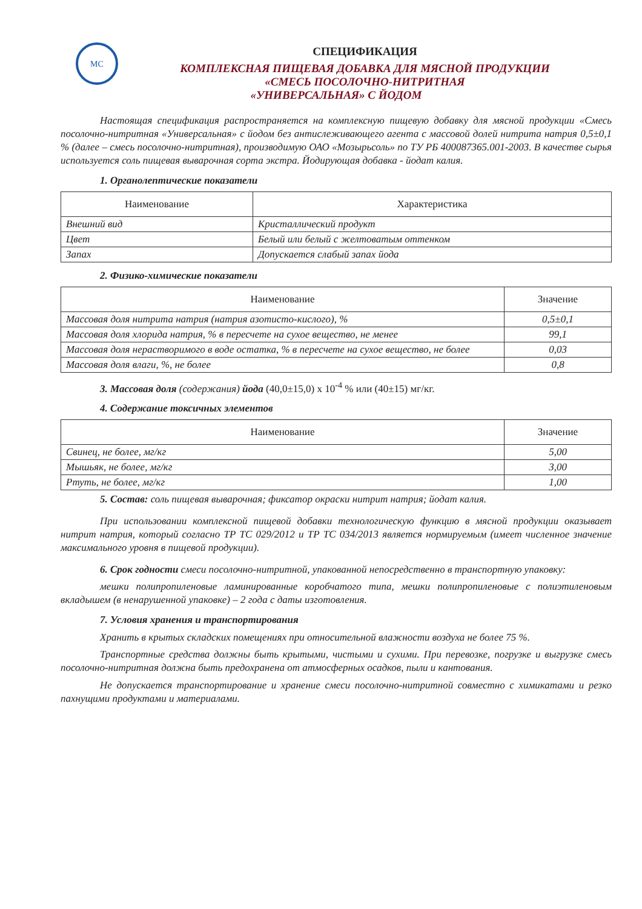МС
СПЕЦИФИКАЦИЯ
КОМПЛЕКСНАЯ ПИЩЕВАЯ ДОБАВКА ДЛЯ МЯСНОЙ ПРОДУКЦИИ
«СМЕСЬ ПОСОЛОЧНО-НИТРИТНАЯ
«УНИВЕРСАЛЬНАЯ» С ЙОДОМ
Настоящая спецификация распространяется на комплексную пищевую добавку для мясной продукции «Смесь посолочно-нитритная «Универсальная» с йодом без антислеживающего агента с массовой долей нитрита натрия 0,5±0,1 % (далее – смесь посолочно-нитритная), производимую ОАО «Мозырьсоль» по ТУ РБ 400087365.001-2003. В качестве сырья используется соль пищевая выварочная сорта экстра. Йодирующая добавка - йодат калия.
1. Органолептические показатели
| Наименование | Характеристика |
| --- | --- |
| Внешний вид | Кристаллический продукт |
| Цвет | Белый или белый с желтоватым оттенком |
| Запах | Допускается слабый запах йода |
2. Физико-химические показатели
| Наименование | Значение |
| --- | --- |
| Массовая доля нитрита натрия (натрия азотисто-кислого), % | 0,5±0,1 |
| Массовая доля хлорида натрия, % в пересчете на сухое вещество, не менее | 99,1 |
| Массовая доля нерастворимого в воде остатка, % в пересчете на сухое вещество, не более | 0,03 |
| Массовая доля влаги, %, не более | 0,8 |
3. Массовая доля (содержания) йода (40,0±15,0) х 10<sup>-4</sup> % или (40±15) мг/кг.
4. Содержание токсичных элементов
| Наименование | Значение |
| --- | --- |
| Свинец, не более, мг/кг | 5,00 |
| Мышьяк, не более, мг/кг | 3,00 |
| Ртуть, не более, мг/кг | 1,00 |
5. Состав: соль пищевая выварочная; фиксатор окраски нитрит натрия; йодат калия.
При использовании комплексной пищевой добавки технологическую функцию в мясной продукции оказывает нитрит натрия, который согласно ТР ТС 029/2012 и ТР ТС 034/2013 является нормируемым (имеет численное значение максимального уровня в пищевой продукции).
6. Срок годности смеси посолочно-нитритной, упакованной непосредственно в транспортную упаковку:
мешки полипропиленовые ламинированные коробчатого типа, мешки полипропиленовые с полиэтиленовым вкладышем (в ненарушенной упаковке) – 2 года с даты изготовления.
7. Условия хранения и транспортирования
Хранить в крытых складских помещениях при относительной влажности воздуха не более 75 %.
Транспортные средства должны быть крытыми, чистыми и сухими. При перевозке, погрузке и выгрузке смесь посолочно-нитритная должна быть предохранена от атмосферных осадков, пыли и кантования.
Не допускается транспортирование и хранение смеси посолочно-нитритной совместно с химикатами и резко пахнущими продуктами и материалами.